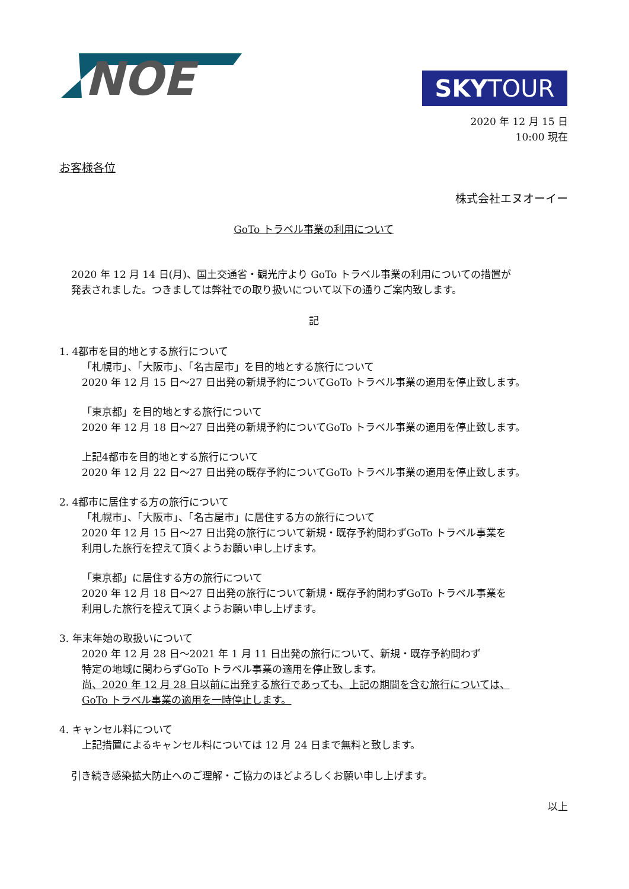NOE
SKYTOUR
2020 年 12 月 15 日
10:00 現在
お客様各位
株式会社エヌオーイー
GoTo トラベル事業の利用について
2020 年 12 月 14 日(月)、国土交通省・観光庁より GoTo トラベル事業の利用についての措置が
発表されました。つきましては弊社での取り扱いについて以下の通りご案内致します。
記
1. 4都市を目的地とする旅行について
「札幌市」、「大阪市」、「名古屋市」を目的地とする旅行について
2020 年 12 月 15 日～27 日出発の新規予約についてGoTo トラベル事業の適用を停止致します。
「東京都」を目的地とする旅行について
2020 年 12 月 18 日～27 日出発の新規予約についてGoTo トラベル事業の適用を停止致します。
上記4都市を目的地とする旅行について
2020 年 12 月 22 日～27 日出発の既存予約についてGoTo トラベル事業の適用を停止致します。
2. 4都市に居住する方の旅行について
「札幌市」、「大阪市」、「名古屋市」に居住する方の旅行について
2020 年 12 月 15 日～27 日出発の旅行について新規・既存予約問わずGoTo トラベル事業を
利用した旅行を控えて頂くようお願い申し上げます。
「東京都」に居住する方の旅行について
2020 年 12 月 18 日～27 日出発の旅行について新規・既存予約問わずGoTo トラベル事業を
利用した旅行を控えて頂くようお願い申し上げます。
3. 年末年始の取扱いについて
2020 年 12 月 28 日～2021 年 1 月 11 日出発の旅行について、新規・既存予約問わず
特定の地域に関わらずGoTo トラベル事業の適用を停止致します。
尚、2020 年 12 月 28 日以前に出発する旅行であっても、上記の期間を含む旅行については、
GoTo トラベル事業の適用を一時停止します。
4. キャンセル料について
上記措置によるキャンセル料については 12 月 24 日まで無料と致します。
引き続き感染拡大防止へのご理解・ご協力のほどよろしくお願い申し上げます。
以上